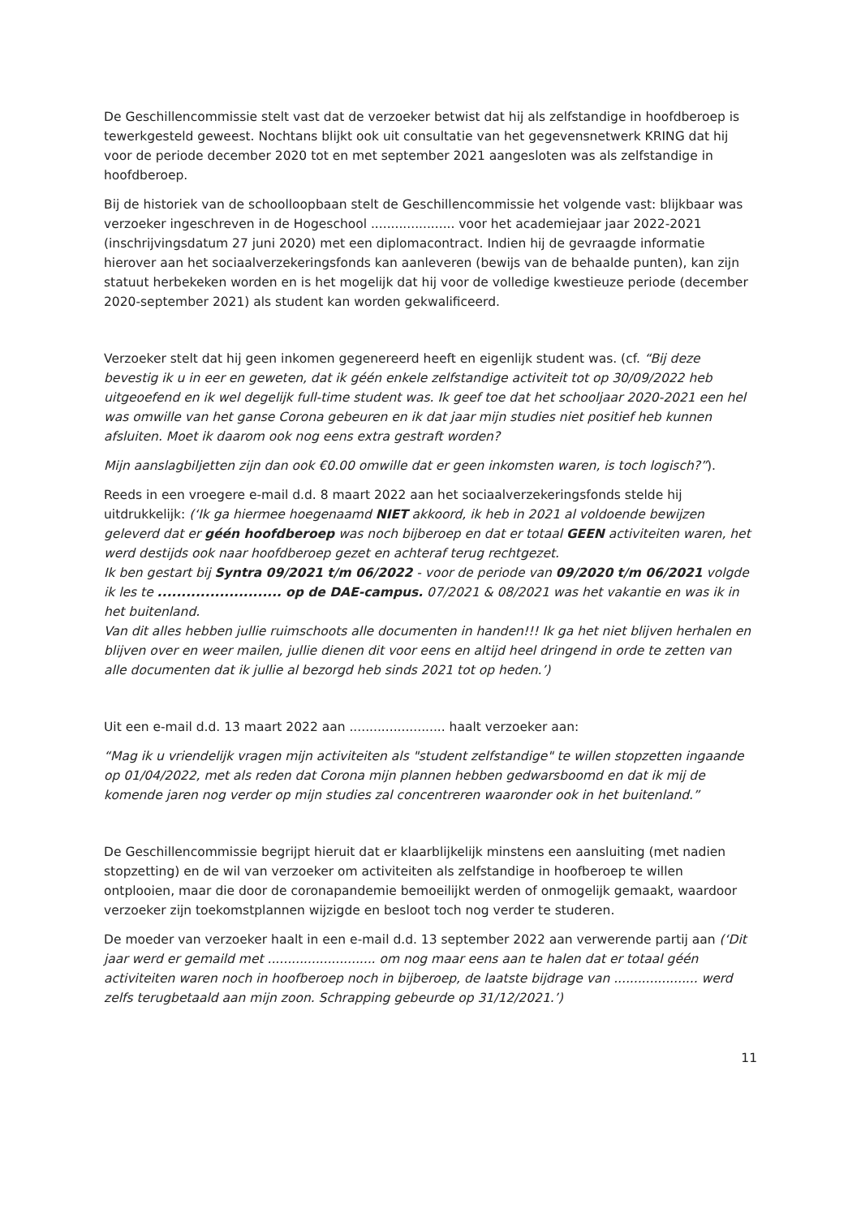De Geschillencommissie stelt vast dat de verzoeker betwist dat hij als zelfstandige in hoofdberoep is tewerkgesteld geweest. Nochtans blijkt ook uit consultatie van het gegevensnetwerk KRING dat hij voor de periode december 2020 tot en met september 2021 aangesloten was als zelfstandige in hoofdberoep.
Bij de historiek van de schoolloopbaan stelt de Geschillencommissie het volgende vast: blijkbaar was verzoeker ingeschreven in de Hogeschool ..................... voor het academiejaar jaar 2022-2021 (inschrijvingsdatum 27 juni 2020) met een diplomacontract. Indien hij de gevraagde informatie hierover aan het sociaalverzekeringsfonds kan aanleveren (bewijs van de behaalde punten), kan zijn statuut herbekeken worden en is het mogelijk dat hij voor de volledige kwestieuze periode (december 2020-september 2021) als student kan worden gekwalificeerd.
Verzoeker stelt dat hij geen inkomen gegenereerd heeft en eigenlijk student was. (cf. “Bij deze bevestig ik u in eer en geweten, dat ik géén enkele zelfstandige activiteit tot op 30/09/2022 heb uitgeoefend en ik wel degelijk full-time student was. Ik geef toe dat het schooljaar 2020-2021 een hel was omwille van het ganse Corona gebeuren en ik dat jaar mijn studies niet positief heb kunnen afsluiten. Moet ik daarom ook nog eens extra gestraft worden?
Mijn aanslagbiljetten zijn dan ook €0.00 omwille dat er geen inkomsten waren, is toch logisch?”).
Reeds in een vroegere e-mail d.d. 8 maart 2022 aan het sociaalverzekeringsfonds stelde hij uitdrukkelijk: (‘Ik ga hiermee hoegenaamd NIET akkoord, ik heb in 2021 al voldoende bewijzen geleverd dat er géén hoofdberoep was noch bijberoep en dat er totaal GEEN activiteiten waren, het werd destijds ook naar hoofdberoep gezet en achteraf terug rechtgezet.
Ik ben gestart bij Syntra 09/2021 t/m 06/2022 - voor de periode van 09/2020 t/m 06/2021 volgde ik les te .......................... op de DAE-campus. 07/2021 & 08/2021 was het vakantie en was ik in het buitenland.
Van dit alles hebben jullie ruimschoots alle documenten in handen!!! Ik ga het niet blijven herhalen en blijven over en weer mailen, jullie dienen dit voor eens en altijd heel dringend in orde te zetten van alle documenten dat ik jullie al bezorgd heb sinds 2021 tot op heden.’)
Uit een e-mail d.d. 13 maart 2022 aan ........................ haalt verzoeker aan:
“Mag ik u vriendelijk vragen mijn activiteiten als "student zelfstandige" te willen stopzetten ingaande op 01/04/2022, met als reden dat Corona mijn plannen hebben gedwarsboomd en dat ik mij de komende jaren nog verder op mijn studies zal concentreren waaronder ook in het buitenland.”
De Geschillencommissie begrijpt hieruit dat er klaarblijkelijk minstens een aansluiting (met nadien stopzetting) en de wil van verzoeker om activiteiten als zelfstandige in hoofberoep te willen ontplooien, maar die door de coronapandemie bemoeilijkt werden of onmogelijk gemaakt, waardoor verzoeker zijn toekomstplannen wijzigde en besloot toch nog verder te studeren.
De moeder van verzoeker haalt in een e-mail d.d. 13 september 2022 aan verwerende partij aan (‘Dit jaar werd er gemaild met ........................... om nog maar eens aan te halen dat er totaal géén activiteiten waren noch in hoofberoep noch in bijberoep, de laatste bijdrage van ..................... werd zelfs terugbetaald aan mijn zoon. Schrapping gebeurde op 31/12/2021.’)
11